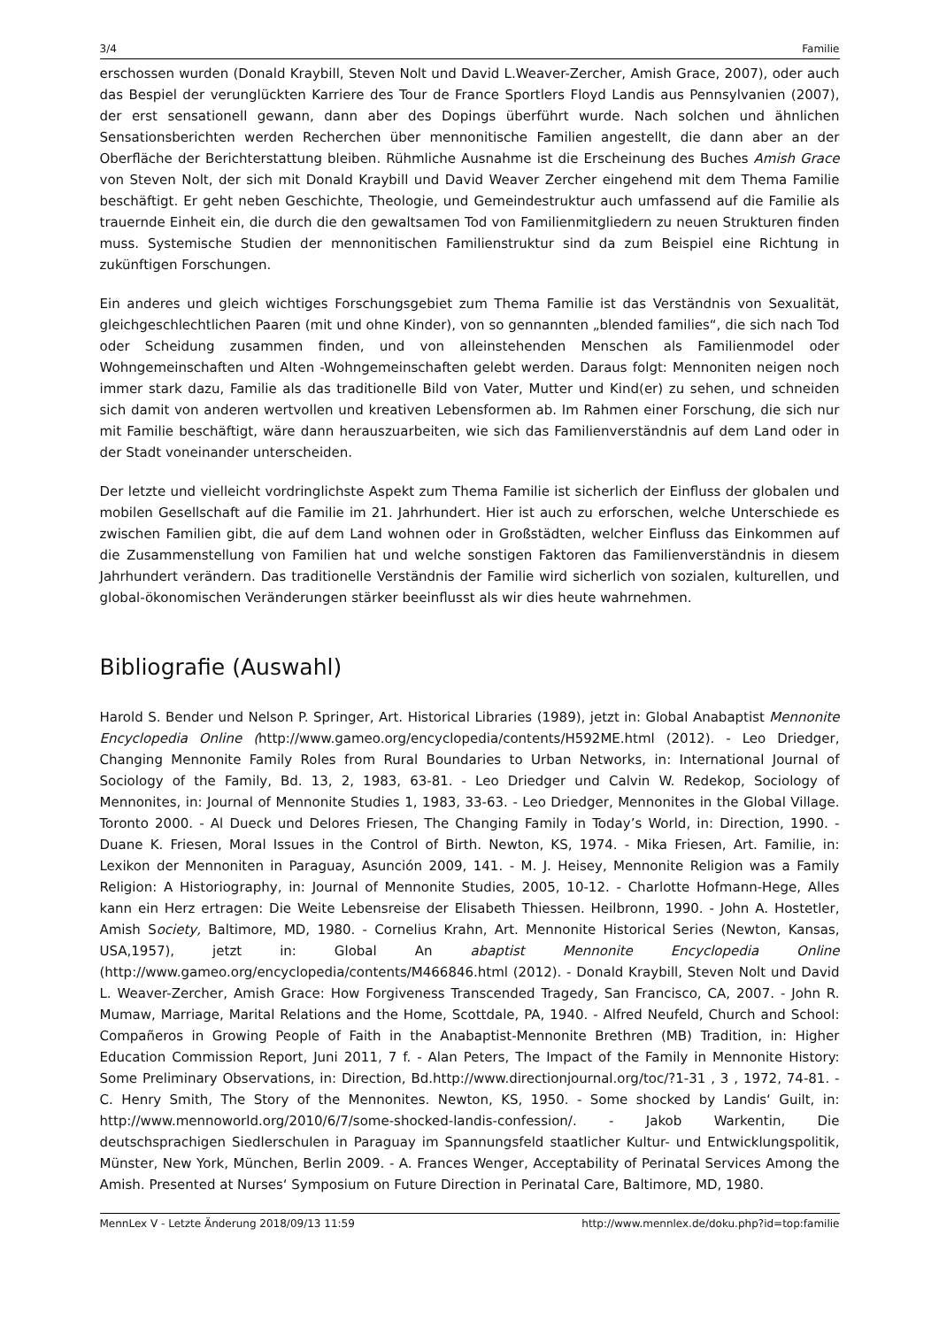3/4 Familie
erschossen wurden (Donald Kraybill, Steven Nolt und David L.Weaver-Zercher, Amish Grace, 2007), oder auch das Bespiel der verunglückten Karriere des Tour de France Sportlers Floyd Landis aus Pennsylvanien (2007), der erst sensationell gewann, dann aber des Dopings überführt wurde. Nach solchen und ähnlichen Sensationsberichten werden Recherchen über mennonitische Familien angestellt, die dann aber an der Oberfläche der Berichterstattung bleiben. Rühmliche Ausnahme ist die Erscheinung des Buches Amish Grace von Steven Nolt, der sich mit Donald Kraybill und David Weaver Zercher eingehend mit dem Thema Familie beschäftigt. Er geht neben Geschichte, Theologie, und Gemeindestruktur auch umfassend auf die Familie als trauernde Einheit ein, die durch die den gewaltsamen Tod von Familienmitgliedern zu neuen Strukturen finden muss. Systemische Studien der mennonitischen Familienstruktur sind da zum Beispiel eine Richtung in zukünftigen Forschungen.
Ein anderes und gleich wichtiges Forschungsgebiet zum Thema Familie ist das Verständnis von Sexualität, gleichgeschlechtlichen Paaren (mit und ohne Kinder), von so gennannten „blended families“, die sich nach Tod oder Scheidung zusammen finden, und von alleinstehenden Menschen als Familienmodel oder Wohngemeinschaften und Alten -Wohngemeinschaften gelebt werden. Daraus folgt: Mennoniten neigen noch immer stark dazu, Familie als das traditionelle Bild von Vater, Mutter und Kind(er) zu sehen, und schneiden sich damit von anderen wertvollen und kreativen Lebensformen ab. Im Rahmen einer Forschung, die sich nur mit Familie beschäftigt, wäre dann herauszuarbeiten, wie sich das Familienverständnis auf dem Land oder in der Stadt voneinander unterscheiden.
Der letzte und vielleicht vordringlichste Aspekt zum Thema Familie ist sicherlich der Einfluss der globalen und mobilen Gesellschaft auf die Familie im 21. Jahrhundert. Hier ist auch zu erforschen, welche Unterschiede es zwischen Familien gibt, die auf dem Land wohnen oder in Großstädten, welcher Einfluss das Einkommen auf die Zusammenstellung von Familien hat und welche sonstigen Faktoren das Familienverständnis in diesem Jahrhundert verändern. Das traditionelle Verständnis der Familie wird sicherlich von sozialen, kulturellen, und global-ökonomischen Veränderungen stärker beeinflusst als wir dies heute wahrnehmen.
Bibliografie (Auswahl)
Harold S. Bender und Nelson P. Springer, Art. Historical Libraries (1989), jetzt in: Global Anabaptist Mennonite Encyclopedia Online (http://www.gameo.org/encyclopedia/contents/H592ME.html (2012). - Leo Driedger, Changing Mennonite Family Roles from Rural Boundaries to Urban Networks, in: International Journal of Sociology of the Family, Bd. 13, 2, 1983, 63-81. - Leo Driedger und Calvin W. Redekop, Sociology of Mennonites, in: Journal of Mennonite Studies 1, 1983, 33-63. - Leo Driedger, Mennonites in the Global Village. Toronto 2000. - Al Dueck und Delores Friesen, The Changing Family in Today’s World, in: Direction, 1990. - Duane K. Friesen, Moral Issues in the Control of Birth. Newton, KS, 1974. - Mika Friesen, Art. Familie, in: Lexikon der Mennoniten in Paraguay, Asunción 2009, 141. - M. J. Heisey, Mennonite Religion was a Family Religion: A Historiography, in: Journal of Mennonite Studies, 2005, 10-12. - Charlotte Hofmann-Hege, Alles kann ein Herz ertragen: Die Weite Lebensreise der Elisabeth Thiessen. Heilbronn, 1990. - John A. Hostetler, Amish Society, Baltimore, MD, 1980. - Cornelius Krahn, Art. Mennonite Historical Series (Newton, Kansas, USA,1957), jetzt in: Global An abaptist Mennonite Encyclopedia Online (http://www.gameo.org/encyclopedia/contents/M466846.html (2012). - Donald Kraybill, Steven Nolt und David L. Weaver-Zercher, Amish Grace: How Forgiveness Transcended Tragedy, San Francisco, CA, 2007. - John R. Mumaw, Marriage, Marital Relations and the Home, Scottdale, PA, 1940. - Alfred Neufeld, Church and School: Compañeros in Growing People of Faith in the Anabaptist-Mennonite Brethren (MB) Tradition, in: Higher Education Commission Report, Juni 2011, 7 f. - Alan Peters, The Impact of the Family in Mennonite History: Some Preliminary Observations, in: Direction, Bd.http://www.directionjournal.org/toc/?1-31 , 3 , 1972, 74-81. - C. Henry Smith, The Story of the Mennonites. Newton, KS, 1950. - Some shocked by Landis‘ Guilt, in: http://www.mennoworld.org/2010/6/7/some-shocked-landis-confession/. - Jakob Warkentin, Die deutschsprachigen Siedlerschulen in Paraguay im Spannungsfeld staatlicher Kultur- und Entwicklungspolitik, Münster, New York, München, Berlin 2009. - A. Frances Wenger, Acceptability of Perinatal Services Among the Amish. Presented at Nurses‘ Symposium on Future Direction in Perinatal Care, Baltimore, MD, 1980.
MennLex V - Letzte Änderung 2018/09/13 11:59 http://www.mennlex.de/doku.php?id=top:familie